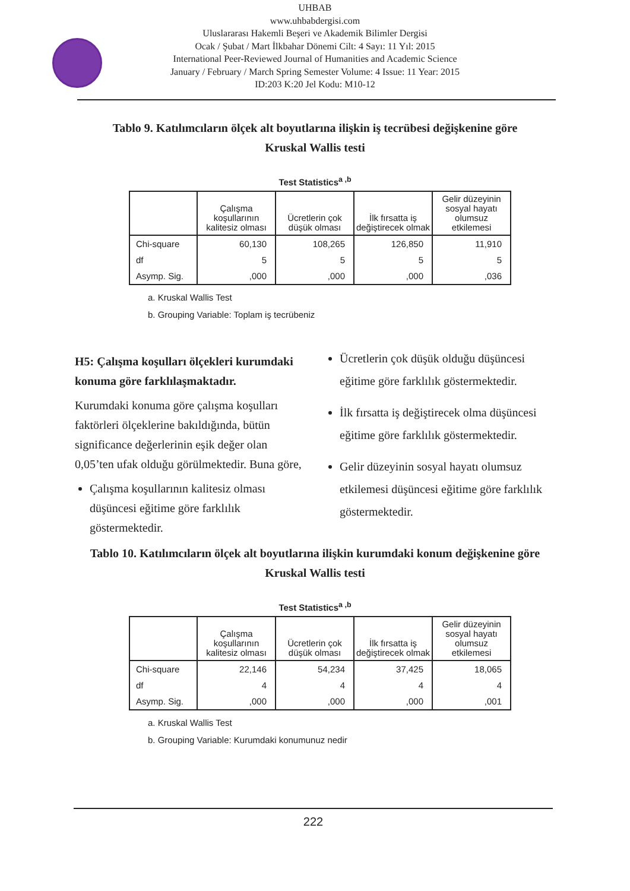UHBAB
www.uhbabdergisi.com
Uluslararası Hakemli Beşeri ve Akademik Bilimler Dergisi
Ocak / Şubat / Mart İlkbahar Dönemi Cilt: 4 Sayı: 11 Yıl: 2015
International Peer-Reviewed Journal of Humanities and Academic Science
January / February / March Spring Semester Volume: 4 Issue: 11 Year: 2015
ID:203 K:20 Jel Kodu: M10-12
Tablo 9. Katılımcıların ölçek alt boyutlarına ilişkin iş tecrübesi değişkenine göre
Kruskal Wallis testi
Test Statistics<sup>a ,b</sup>
| | Çalışma koşullarının kalitesiz olması | Ücretlerin çok düşük olması | İlk fırsatta iş değiştirecek olmak | Gelir düzeyinin sosyal hayatı olumsuz etkilemesi |
| --- | --- | --- | --- | --- |
| Chi-square | 60,130 | 108,265 | 126,850 | 11,910 |
| df | 5 | 5 | 5 | 5 |
| Asymp. Sig. | ,000 | ,000 | ,000 | ,036 |
a. Kruskal Wallis Test
b. Grouping Variable: Toplam iş tecrübeniz
H5: Çalışma koşulları ölçekleri kurumdaki konuma göre farklılaşmaktadır.
Kurumdaki konuma göre çalışma koşulları faktörleri ölçeklerine bakıldığında, bütün significance değerlerinin eşik değer olan 0,05’ten ufak olduğu görülmektedir. Buna göre,
Çalışma koşullarının kalitesiz olması düşüncesi eğitime göre farklılık göstermektedir.
Ücretlerin çok düşük olduğu düşüncesi eğitime göre farklılık göstermektedir.
İlk fırsatta iş değiştirecek olma düşüncesi eğitime göre farklılık göstermektedir.
Gelir düzeyinin sosyal hayatı olumsuz etkilemesi düşüncesi eğitime göre farklılık göstermektedir.
Tablo 10. Katılımcıların ölçek alt boyutlarına ilişkin kurumdaki konum değişkenine göre
Kruskal Wallis testi
Test Statistics<sup>a ,b</sup>
| | Çalışma koşullarının kalitesiz olması | Ücretlerin çok düşük olması | İlk fırsatta iş değiştirecek olmak | Gelir düzeyinin sosyal hayatı olumsuz etkilemesi |
| --- | --- | --- | --- | --- |
| Chi-square | 22,146 | 54,234 | 37,425 | 18,065 |
| df | 4 | 4 | 4 | 4 |
| Asymp. Sig. | ,000 | ,000 | ,000 | ,001 |
a. Kruskal Wallis Test
b. Grouping Variable: Kurumdaki konumunuz nedir
222